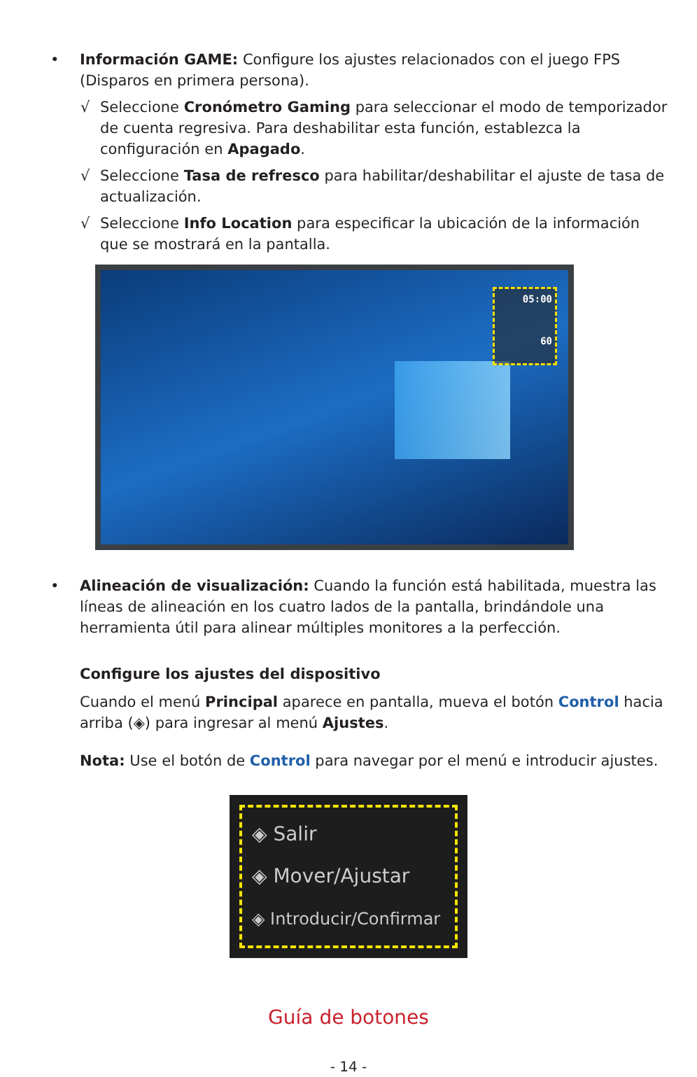• Información GAME: Configure los ajustes relacionados con el juego FPS (Disparos en primera persona).
√ Seleccione Cronómetro Gaming para seleccionar el modo de temporizador de cuenta regresiva. Para deshabilitar esta función, establezca la configuración en Apagado.
√ Seleccione Tasa de refresco para habilitar/deshabilitar el ajuste de tasa de actualización.
√ Seleccione Info Location para especificar la ubicación de la información que se mostrará en la pantalla.
05:00
60
• Alineación de visualización: Cuando la función está habilitada, muestra las líneas de alineación en los cuatro lados de la pantalla, brindándole una herramienta útil para alinear múltiples monitores a la perfección.
Configure los ajustes del dispositivo
Cuando el menú Principal aparece en pantalla, mueva el botón Control hacia arriba (◈) para ingresar al menú Ajustes.
Nota: Use el botón de Control para navegar por el menú e introducir ajustes.
◈ Salir
◈ Mover/Ajustar
◈ Introducir/Confirmar
Guía de botones
- 14 -